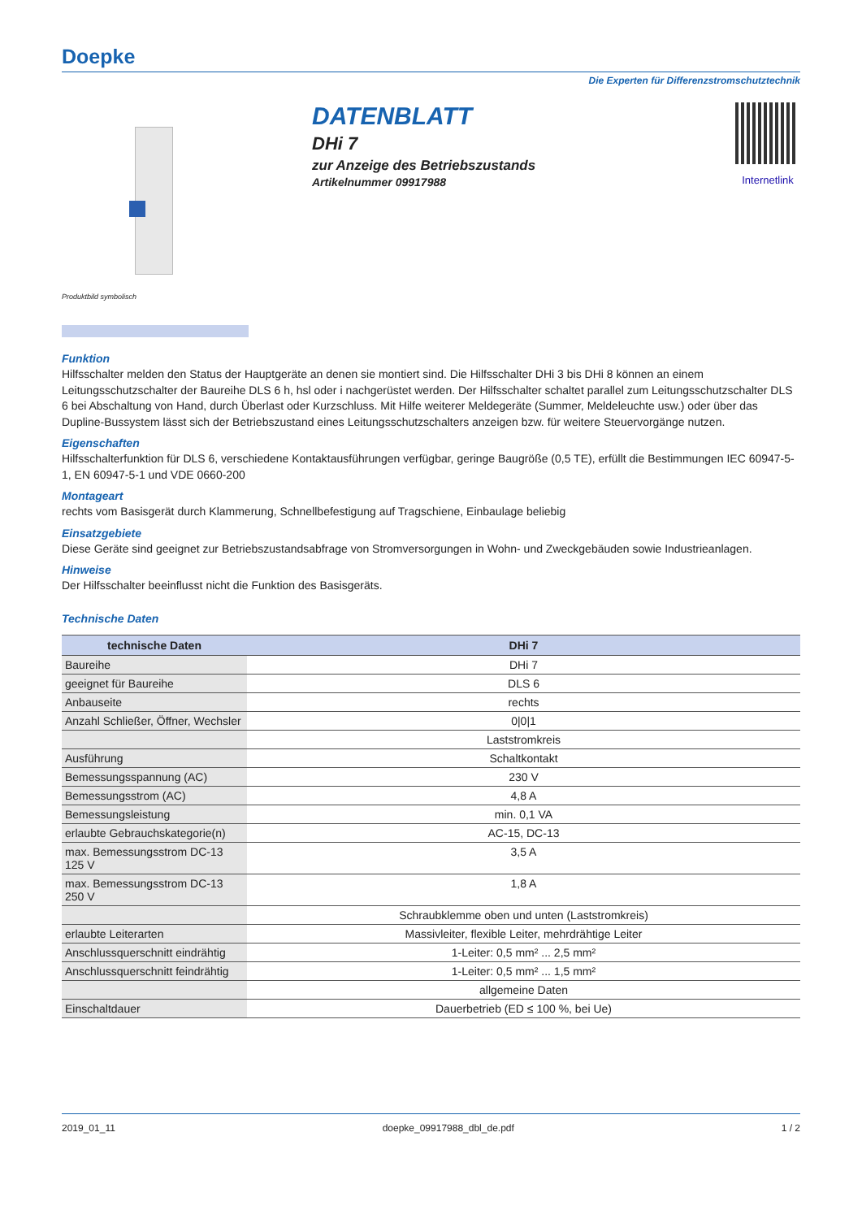Doepke
Die Experten für Differenzstromschutztechnik
DATENBLATT
DHi 7
zur Anzeige des Betriebszustands
Artikelnummer 09917988
Internetlink
Produktbild symbolisch
Funktion
Hilfsschalter melden den Status der Hauptgeräte an denen sie montiert sind. Die Hilfsschalter DHi 3 bis DHi 8 können an einem Leitungsschutzschalter der Baureihe DLS 6 h, hsl oder i nachgerüstet werden. Der Hilfsschalter schaltet parallel zum Leitungsschutzschalter DLS 6 bei Abschaltung von Hand, durch Überlast oder Kurzschluss. Mit Hilfe weiterer Meldegeräte (Summer, Meldeleuchte usw.) oder über das Dupline-Bussystem lässt sich der Betriebszustand eines Leitungsschutzschalters anzeigen bzw. für weitere Steuervorgänge nutzen.
Eigenschaften
Hilfsschalterfunktion für DLS 6, verschiedene Kontaktausführungen verfügbar, geringe Baugröße (0,5 TE), erfüllt die Bestimmungen IEC 60947-5-1, EN 60947-5-1 und VDE 0660-200
Montageart
rechts vom Basisgerät durch Klammerung, Schnellbefestigung auf Tragschiene, Einbaulage beliebig
Einsatzgebiete
Diese Geräte sind geeignet zur Betriebszustandsabfrage von Stromversorgungen in Wohn- und Zweckgebäuden sowie Industrieanlagen.
Hinweise
Der Hilfsschalter beeinflusst nicht die Funktion des Basisgeräts.
Technische Daten
| technische Daten | DHi 7 |
| --- | --- |
| Baureihe | DHi 7 |
| geeignet für Baureihe | DLS 6 |
| Anbauseite | rechts |
| Anzahl Schließer, Öffner, Wechsler | 0/0/1 |
| | Laststromkreis |
| Ausführung | Schaltkontakt |
| Bemessungsspannung (AC) | 230 V |
| Bemessungsstrom (AC) | 4,8 A |
| Bemessungsleistung | min. 0,1 VA |
| erlaubte Gebrauchskategorie(n) | AC-15, DC-13 |
| max. Bemessungsstrom DC-13 125 V | 3,5 A |
| max. Bemessungsstrom DC-13 250 V | 1,8 A |
| | Schraubklemme oben und unten (Laststromkreis) |
| erlaubte Leiterarten | Massivleiter, flexible Leiter, mehrdrähtige Leiter |
| Anschlussquerschnitt eindrähtig | 1-Leiter: 0,5 mm² ... 2,5 mm² |
| Anschlussquerschnitt feindrähtig | 1-Leiter: 0,5 mm² ... 1,5 mm² |
| | allgemeine Daten |
| Einschaltdauer | Dauerbetrieb (ED ≤ 100 %, bei Ue) |
2019_01_11 doepke_09917988_dbl_de.pdf 1 / 2